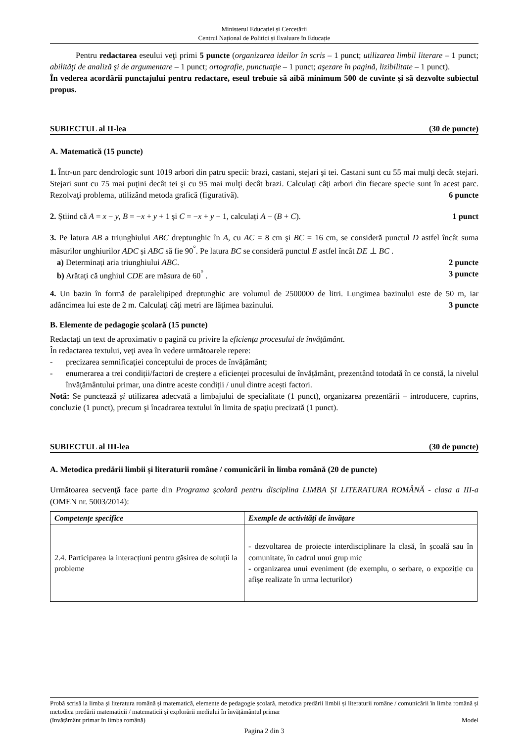Ministerul Educației și Cercetării
Centrul Național de Politici și Evaluare în Educație
Pentru redactarea eseului veţi primi 5 puncte (organizarea ideilor în scris – 1 punct; utilizarea limbii literare – 1 punct; abilităţi de analiză şi de argumentare – 1 punct; ortografie, punctuaţie – 1 punct; aşezare în pagină, lizibilitate – 1 punct).
În vederea acordării punctajului pentru redactare, eseul trebuie să aibă minimum 500 de cuvinte şi să dezvolte subiectul propus.
SUBIECTUL al II-lea (30 de puncte)
A. Matematică (15 puncte)
1. Într-un parc dendrologic sunt 1019 arbori din patru specii: brazi, castani, stejari şi tei. Castani sunt cu 55 mai mulţi decât stejari. Stejari sunt cu 75 mai puţini decât tei şi cu 95 mai mulţi decât brazi. Calculaţi câţi arbori din fiecare specie sunt în acest parc. Rezolvaţi problema, utilizând metoda grafică (figurativă). 6 puncte
2. Știind că A = x − y, B = −x + y + 1 și C = −x + y − 1, calculați A − (B + C). 1 punct
3. Pe latura AB a triunghiului ABC dreptunghic în A, cu AC = 8 cm şi BC = 16 cm, se consideră punctul D astfel încât suma măsurilor unghiurilor ADC și ABC să fie 90<sup>°</sup>. Pe latura BC se consideră punctul E astfel încât DE ⊥ BC .
a) Determinați aria triunghiului ABC. 2 puncte
b) Arătați că unghiul CDE are măsura de 60<sup>°</sup> . 3 puncte
4. Un bazin în formă de paralelipiped dreptunghic are volumul de 2500000 de litri. Lungimea bazinului este de 50 m, iar adâncimea lui este de 2 m. Calculaţi câţi metri are lăţimea bazinului. 3 puncte
B. Elemente de pedagogie școlară (15 puncte)
Redactaţi un text de aproximativ o pagină cu privire la eficiența procesului de învățământ.
În redactarea textului, veţi avea în vedere următoarele repere:
- precizarea semnificaţiei conceptului de proces de învățământ;
- enumerarea a trei condiții/factori de creștere a eficienței procesului de învățământ, prezentând totodată în ce constă, la nivelul învăţământului primar, una dintre aceste condiții / unul dintre acești factori.
Notă: Se punctează și utilizarea adecvată a limbajului de specialitate (1 punct), organizarea prezentării – introducere, cuprins, concluzie (1 punct), precum şi încadrarea textului în limita de spaţiu precizată (1 punct).
SUBIECTUL al III-lea (30 de puncte)
A. Metodica predării limbii și literaturii române / comunicării în limba română (20 de puncte)
Următoarea secvenţă face parte din Programa școlară pentru disciplina LIMBA ȘI LITERATURA ROMÂNĂ - clasa a III-a (OMEN nr. 5003/2014):
| Competențe specifice | Exemple de activități de învățare |
| --- | --- |
| 2.4. Participarea la interacțiuni pentru găsirea de soluții la probleme | - dezvoltarea de proiecte interdisciplinare la clasă, în școală sau în comunitate, în cadrul unui grup mic - organizarea unui eveniment (de exemplu, o serbare, o expoziție cu afișe realizate în urma lecturilor) |
Probă scrisă la limba și literatura română și matematică, elemente de pedagogie școlară, metodica predării limbii și literaturii române / comunicării în limba română și metodica predării matematicii / matematicii și explorării mediului în învățământul primar
(învățământ primar în limba română) Model
Pagina 2 din 3